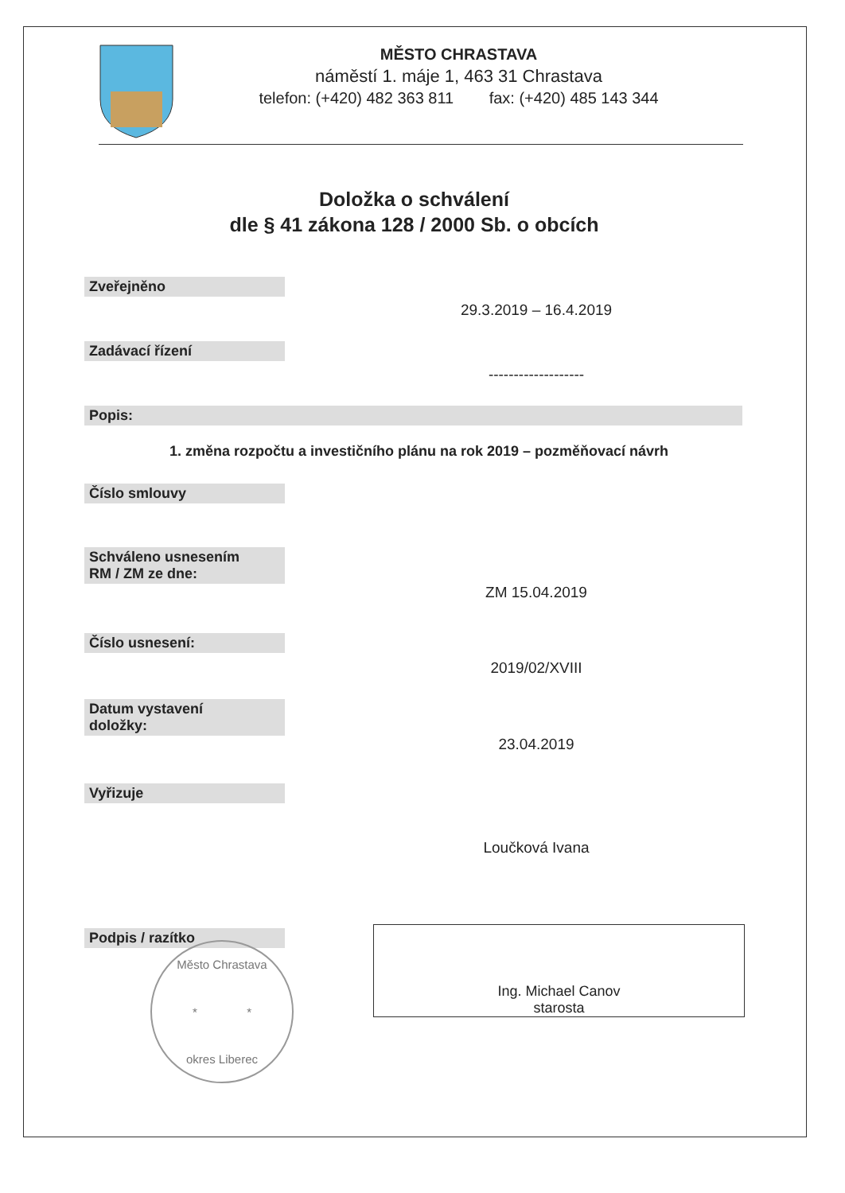MĚSTO CHRASTAVA
náměstí 1. máje 1, 463 31 Chrastava
telefon: (+420) 482 363 811 fax: (+420) 485 143 344
Doložka o schválení
dle § 41 zákona 128 / 2000 Sb. o obcích
Zveřejněno
29.3.2019 – 16.4.2019
Zadávací řízení
-------------------
Popis:
1. změna rozpočtu a investičního plánu na rok 2019 – pozměňovací návrh
Číslo smlouvy
Schváleno usnesením
RM / ZM ze dne:
ZM 15.04.2019
Číslo usnesení:
2019/02/XVIII
Datum vystavení
doložky:
23.04.2019
Vyřizuje
Loučková Ivana
Podpis / razítko
Město Chrastava
* *
okres Liberec
Ing. Michael Canov
starosta